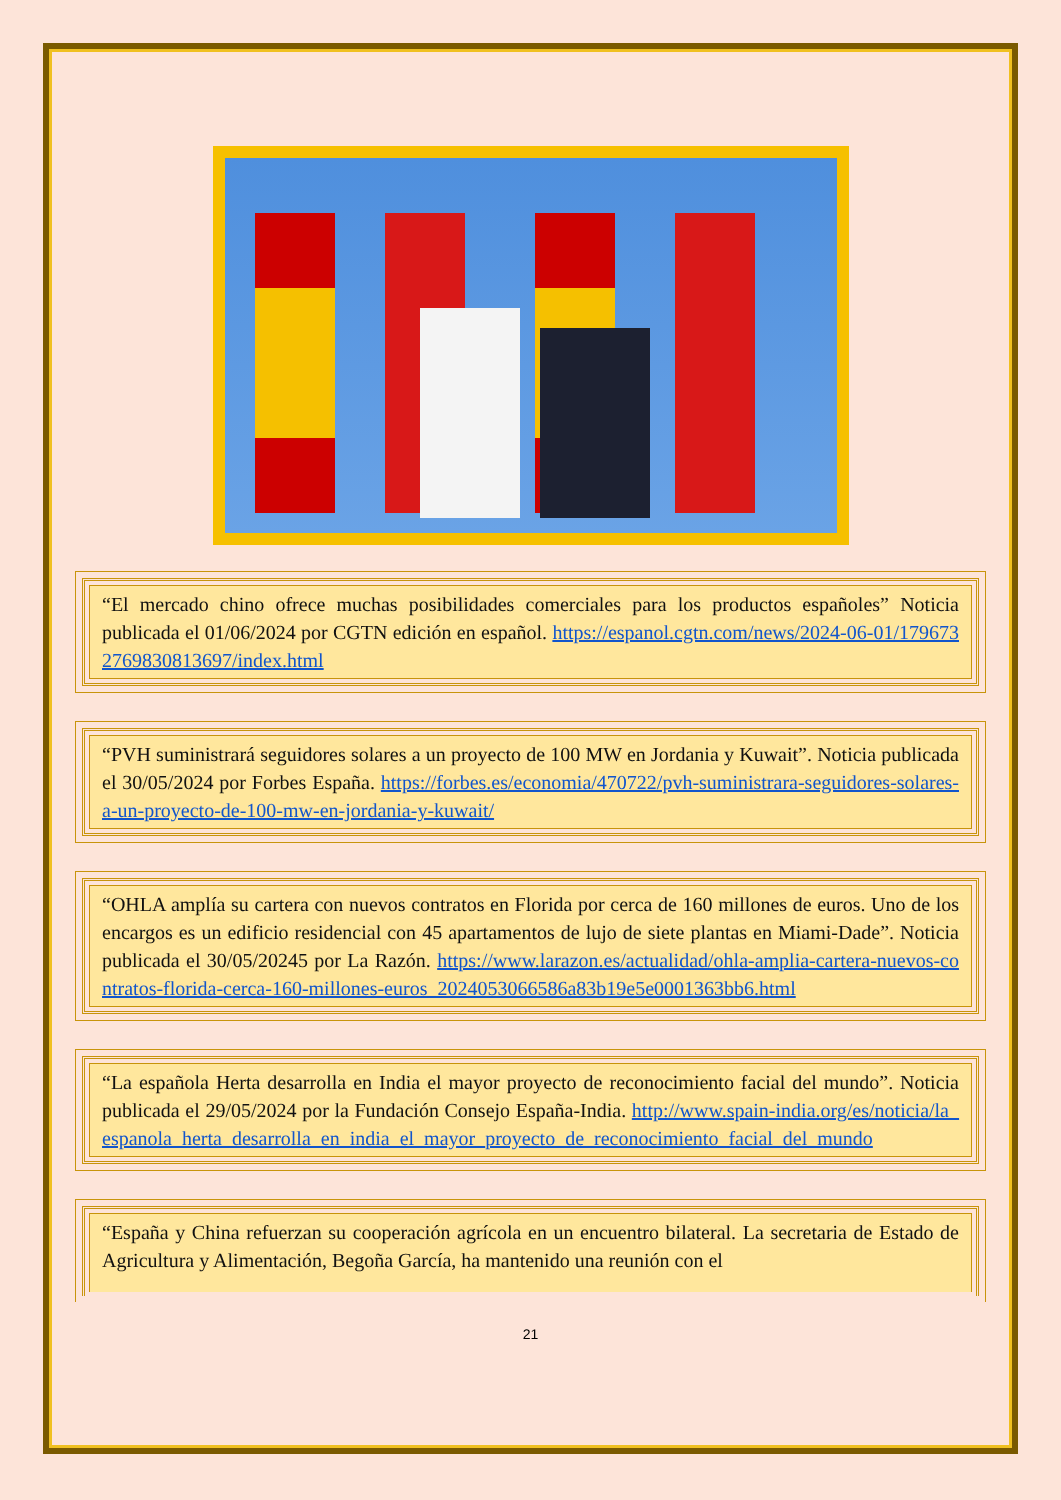“El mercado chino ofrece muchas posibilidades comerciales para los productos españoles” Noticia publicada el 01/06/2024 por CGTN edición en español. https://espanol.cgtn.com/news/2024-06-01/1796732769830813697/index.html
“PVH suministrará seguidores solares a un proyecto de 100 MW en Jordania y Kuwait”. Noticia publicada el 30/05/2024 por Forbes España. https://forbes.es/economia/470722/pvh-suministrara-seguidores-solares-a-un-proyecto-de-100-mw-en-jordania-y-kuwait/
“OHLA amplía su cartera con nuevos contratos en Florida por cerca de 160 millones de euros. Uno de los encargos es un edificio residencial con 45 apartamentos de lujo de siete plantas en Miami-Dade”. Noticia publicada el 30/05/20245 por La Razón. https://www.larazon.es/actualidad/ohla-amplia-cartera-nuevos-contratos-florida-cerca-160-millones-euros_2024053066586a83b19e5e0001363bb6.html
“La española Herta desarrolla en India el mayor proyecto de reconocimiento facial del mundo”. Noticia publicada el 29/05/2024 por la Fundación Consejo España-India. http://www.spain-india.org/es/noticia/la_espanola_herta_desarrolla_en_india_el_mayor_proyecto_de_reconocimiento_facial_del_mundo
“España y China refuerzan su cooperación agrícola en un encuentro bilateral. La secretaria de Estado de Agricultura y Alimentación, Begoña García, ha mantenido una reunión con el
21